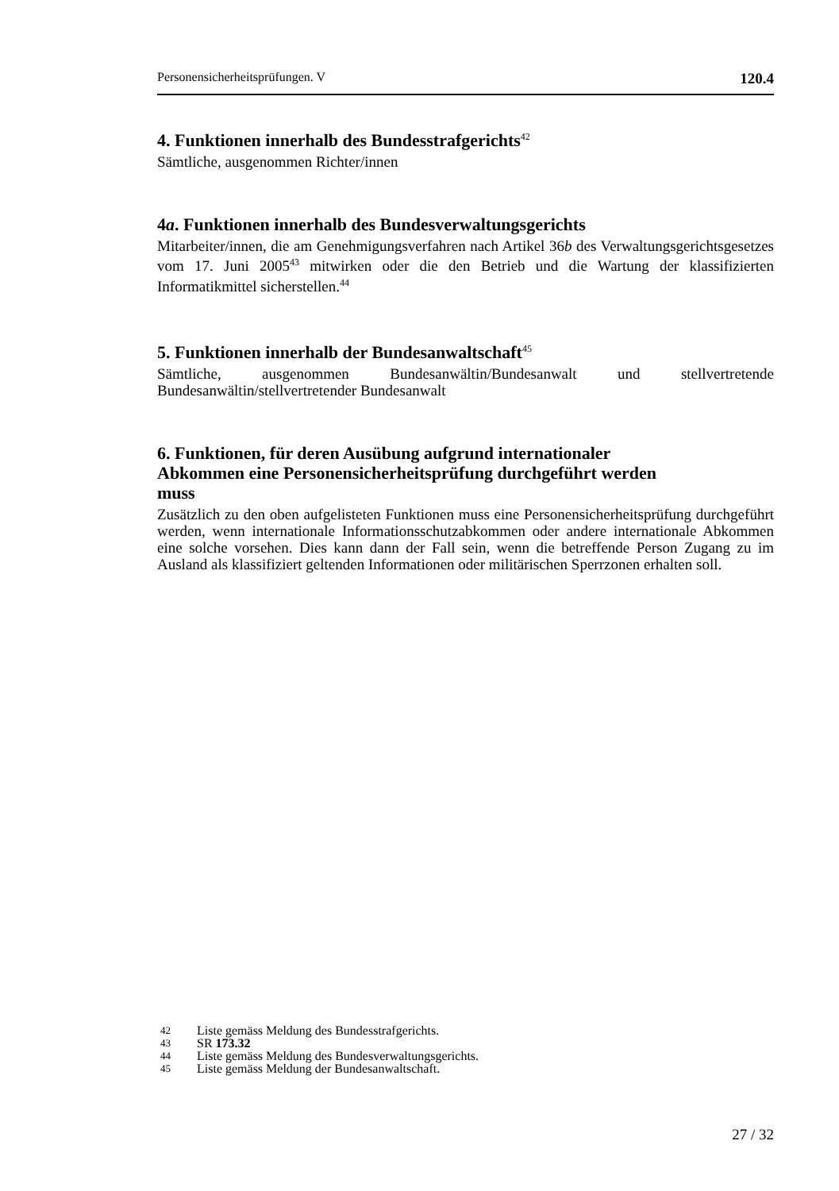Personensicherheitsprüfungen. V 120.4
4. Funktionen innerhalb des Bundesstrafgerichts<sup>42</sup>
Sämtliche, ausgenommen Richter/innen
4a. Funktionen innerhalb des Bundesverwaltungsgerichts
Mitarbeiter/innen, die am Genehmigungsverfahren nach Artikel 36b des Verwaltungsgerichtsgesetzes vom 17. Juni 2005<sup>43</sup> mitwirken oder die den Betrieb und die Wartung der klassifizierten Informatikmittel sicherstellen.<sup>44</sup>
5. Funktionen innerhalb der Bundesanwaltschaft<sup>45</sup>
Sämtliche, ausgenommen Bundesanwältin/Bundesanwalt und stellvertretende Bundesanwältin/stellvertretender Bundesanwalt
6. Funktionen, für deren Ausübung aufgrund internationaler
Abkommen eine Personensicherheitsprüfung durchgeführt werden
muss
Zusätzlich zu den oben aufgelisteten Funktionen muss eine Personensicherheitsprüfung durchgeführt werden, wenn internationale Informationsschutzabkommen oder andere internationale Abkommen eine solche vorsehen. Dies kann dann der Fall sein, wenn die betreffende Person Zugang zu im Ausland als klassifiziert geltenden Informationen oder militärischen Sperrzonen erhalten soll.
42 Liste gemäss Meldung des Bundesstrafgerichts.
43 SR 173.32
44 Liste gemäss Meldung des Bundesverwaltungsgerichts.
45 Liste gemäss Meldung der Bundesanwaltschaft.
27 / 32